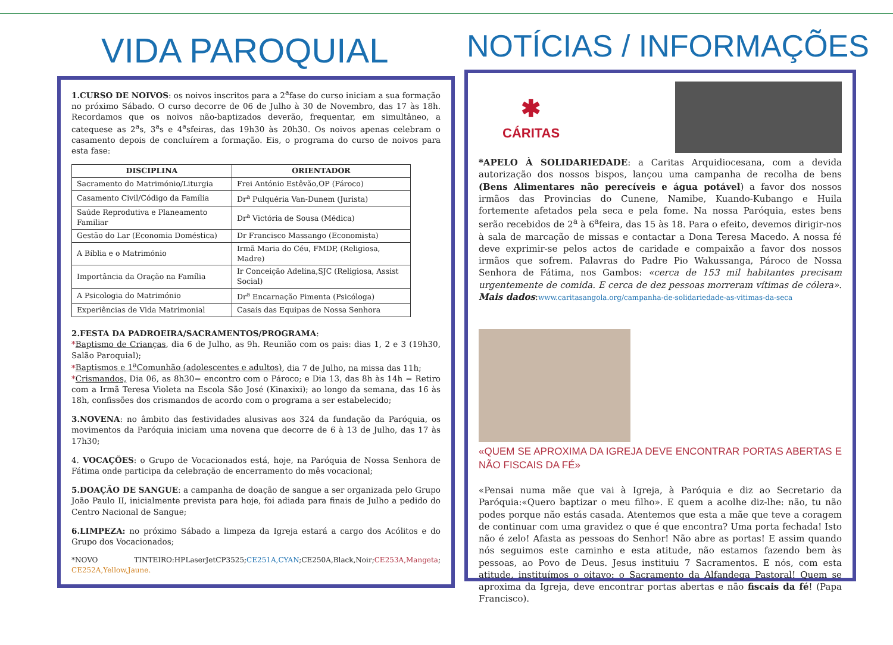VIDA PAROQUIAL
1.CURSO DE NOIVOS: os noivos inscritos para a 2<sup>a</sup>fase do curso iniciam a sua formação no próximo Sábado. O curso decorre de 06 de Julho à 30 de Novembro, das 17 às 18h. Recordamos que os noivos não-baptizados deverão, frequentar, em simultâneo, a catequese as 2<sup>a</sup>s, 3<sup>a</sup>s e 4<sup>a</sup>sfeiras, das 19h30 às 20h30. Os noivos apenas celebram o casamento depois de concluírem a formação. Eis, o programa do curso de noivos para esta fase:
| DISCIPLINA | ORIENTADOR |
| --- | --- |
| Sacramento do Matrimónio/Liturgia | Frei António Estêvão,OP (Pároco) |
| Casamento Civil/Código da Família | Dr<sup>a</sup> Pulquéria Van-Dunem (Jurista) |
| Saúde Reprodutiva e Planeamento Familiar | Dr<sup>a</sup> Victória de Sousa (Médica) |
| Gestão do Lar (Economia Doméstica) | Dr Francisco Massango (Economista) |
| A Bíblia e o Matrimónio | Irmã Maria do Céu, FMDP, (Religiosa, Madre) |
| Importância da Oração na Família | Ir Conceição Adelina,SJC (Religiosa, Assist Social) |
| A Psicologia do Matrimónio | Dr<sup>a</sup> Encarnação Pimenta (Psicóloga) |
| Experiências de Vida Matrimonial | Casais das Equipas de Nossa Senhora |
2.FESTA DA PADROEIRA/SACRAMENTOS/PROGRAMA:
*Baptismo de Crianças, dia 6 de Julho, as 9h. Reunião com os pais: dias 1, 2 e 3 (19h30, Salão Paroquial);
*Baptismos e 1<sup>a</sup>Comunhão (adolescentes e adultos), dia 7 de Julho, na missa das 11h;
*Crismandos, Dia 06, as 8h30= encontro com o Pároco; e Dia 13, das 8h às 14h = Retiro com a Irmã Teresa Violeta na Escola São José (Kinaxixi); ao longo da semana, das 16 às 18h, confissões dos crismandos de acordo com o programa a ser estabelecido;
3.NOVENA: no âmbito das festividades alusivas aos 324 da fundação da Paróquia, os movimentos da Paróquia iniciam uma novena que decorre de 6 à 13 de Julho, das 17 às 17h30;
4. VOCAÇÕES: o Grupo de Vocacionados está, hoje, na Paróquia de Nossa Senhora de Fátima onde participa da celebração de encerramento do mês vocacional;
5.DOAÇÃO DE SANGUE: a campanha de doação de sangue a ser organizada pelo Grupo João Paulo II, inicialmente prevista para hoje, foi adiada para finais de Julho a pedido do Centro Nacional de Sangue;
6.LIMPEZA: no próximo Sábado a limpeza da Igreja estará a cargo dos Acólitos e do Grupo dos Vocacionados;
*NOVO TINTEIRO:HPLaserJetCP3525;CE251A,CYAN;CE250A,Black,Noir;CE253A,Mangeta; CE252A,Yellow,Jaune.
NOTÍCIAS / INFORMAÇÕES
✱
CÁRITAS
*APELO À SOLIDARIEDADE: a Caritas Arquidiocesana, com a devida autorização dos nossos bispos, lançou uma campanha de recolha de bens (Bens Alimentares não perecíveis e água potável) a favor dos nossos irmãos das Provincias do Cunene, Namibe, Kuando-Kubango e Huila fortemente afetados pela seca e pela fome. Na nossa Paróquia, estes bens serão recebidos de 2<sup>a</sup> à 6<sup>a</sup>feira, das 15 às 18. Para o efeito, devemos dirigir-nos à sala de marcação de missas e contactar a Dona Teresa Macedo. A nossa fé deve exprimir-se pelos actos de caridade e compaixão a favor dos nossos irmãos que sofrem. Palavras do Padre Pio Wakussanga, Pároco de Nossa Senhora de Fátima, nos Gambos: «cerca de 153 mil habitantes precisam urgentemente de comida. E cerca de dez pessoas morreram vítimas de cólera». Mais dados:www.caritasangola.org/campanha-de-solidariedade-as-vitimas-da-seca
«QUEM SE APROXIMA DA IGREJA DEVE ENCONTRAR PORTAS ABERTAS E NÃO FISCAIS DA FÉ»
«Pensai numa mãe que vai à Igreja, à Paróquia e diz ao Secretario da Paróquia:«Quero baptizar o meu filho». E quem a acolhe diz-lhe: não, tu não podes porque não estás casada. Atentemos que esta a mãe que teve a coragem de continuar com uma gravidez o que é que encontra? Uma porta fechada! Isto não é zelo! Afasta as pessoas do Senhor! Não abre as portas! E assim quando nós seguimos este caminho e esta atitude, não estamos fazendo bem às pessoas, ao Povo de Deus. Jesus instituiu 7 Sacramentos. E nós, com esta atitude, instituímos o oitavo: o Sacramento da Alfandega Pastoral! Quem se aproxima da Igreja, deve encontrar portas abertas e não fiscais da fé! (Papa Francisco).